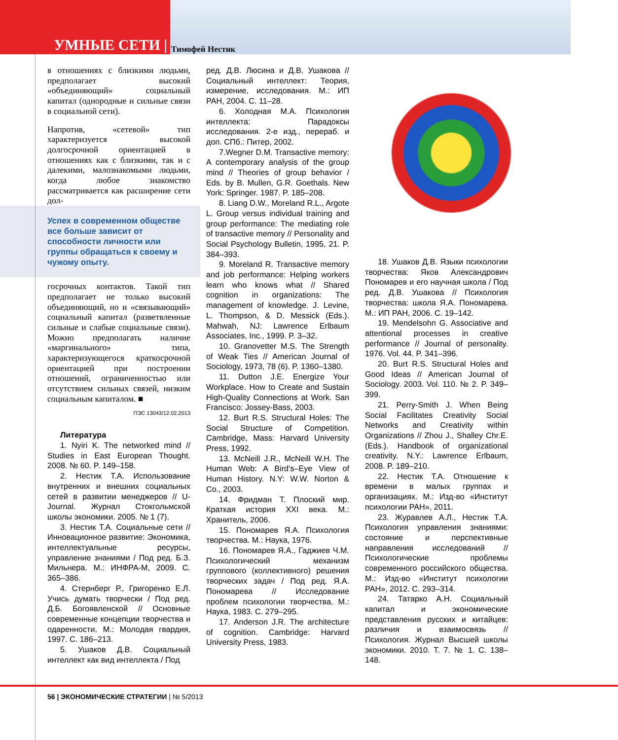УМНЫЕ СЕТИ |
Тимофей Нестик
в отношениях с близкими людьми, предполагает высокий «объединяющий» социальный капитал (однородные и сильные связи в социальной сети).
Напротив, «сетевой» тип характеризуется высокой долгосрочной ориентацией в отношениях как с близкими, так и с далекими, малознакомыми людьми, когда любое знакомство рассматривается как расширение сети дол-
Успех в современном обществе все больше зависит от способности личности или группы обращаться к своему и чужому опыту.
госрочных контактов. Такой тип предполагает не только высокий объединяющий, но и «связывающий» социальный капитал (разветвленные сильные и слабые социальные связи). Можно предполагать наличие «маргинального» типа, характеризующегося краткосрочной ориентацией при построении отношений, ограниченностью или отсутствием сильных связей, низким социальным капиталом. ■
ПЭС 13043/12.02.2013
Литература
1. Nyiri K. The networked mind // Studies in East European Thought. 2008. № 60. P. 149–158.
2. Нестик Т.А. Использование внутренних и внешних социальных сетей в развитии менеджеров // U-Journal. Журнал Стокгольмской школы экономики. 2005. № 1 (7).
3. Нестик Т.А. Социальные сети // Инновационное развитие: Экономика, интеллектуальные ресурсы, управление знаниями / Под ред. Б.З. Мильнера. М.: ИНФРА-М, 2009. С. 365–386.
4. Стернберг Р., Григоренко Е.Л. Учись думать творчески / Под ред. Д.Б. Богоявленской // Основные современные концепции творчества и одаренности. М.: Молодая гвардия, 1997. С. 186–213.
5. Ушаков Д.В. Социальный интеллект как вид интеллекта / Под
ред. Д.В. Люсина и Д.В. Ушакова // Социальный интеллект: Теория, измерение, исследования. М.: ИП РАН, 2004. С. 11–28.
6. Холодная М.А. Психология интеллекта: Парадоксы исследования. 2-е изд., перераб. и доп. СПб.: Питер, 2002.
7.Wegner D.M. Transactive memory: A contemporary analysis of the group mind // Theories of group behavior / Eds. by B. Mullen, G.R. Goethals. New York: Springer. 1987. P. 185–208.
8. Liang D.W., Moreland R.L., Argote L. Group versus individual training and group performance: The mediating role of transactive memory // Personality and Social Psychology Bulletin, 1995, 21. P. 384–393.
9. Moreland R. Transactive memory and job performance: Helping workers learn who knows what // Shared cognition in organizations: The management of knowledge. J. Levine, L. Thompson, & D. Messick (Eds.). Mahwah, NJ: Lawrence Erlbaum Associates, Inc., 1999. P. 3–32.
10. Granovetter M.S. The Strength of Weak Ties // American Journal of Sociology, 1973, 78 (6). P. 1360–1380.
11. Dutton J.E. Energize Your Workplace. How to Create and Sustain High-Quality Connections at Work. San Francisco: Jossey-Bass, 2003.
12. Burt R.S. Structural Holes: The Social Structure of Competition. Cambridge, Mass: Harvard University Press, 1992.
13. McNeill J.R., McNeill W.H. The Human Web: A Bird’s–Eye View of Human History. N.Y: W.W. Norton & Co., 2003.
14. Фридман Т. Плоский мир. Краткая история XXI века. М.: Хранитель, 2006.
15. Пономарев Я.А. Психология творчества. М.: Наука, 1976.
16. Пономарев Я.А., Гаджиев Ч.М. Психологический механизм группового (коллективного) решения творческих задач / Под ред. Я.А. Пономарева // Исследование проблем психологии творчества. М.: Наука, 1983. С. 279–295.
17. Anderson J.R. The architecture of cognition. Cambridge: Harvard University Press, 1983.
18. Ушаков Д.В. Языки психологии творчества: Яков Александрович Пономарев и его научная школа / Под ред. Д.В. Ушакова // Психология творчества: школа Я.А. Пономарева. М.: ИП РАН, 2006. С. 19–142.
19. Mendelsohn G. Associative and attentional processes in creative performance // Journal of personality. 1976. Vol. 44. P. 341–396.
20. Burt R.S. Structural Holes and Good Ideas // American Journal of Sociology. 2003. Vol. 110. № 2. P. 349–399.
21. Perry-Smith J. When Being Social Facilitates Creativity Social Networks and Creativity within Organizations // Zhou J., Shalley Chr.E. (Eds.). Handbook of organizational creativity. N.Y.: Lawrence Erlbaum, 2008. P. 189–210.
22. Нестик Т.А. Отношение к времени в малых группах и организациях. М.: Изд-во «Институт психологии РАН», 2011.
23. Журавлев А.Л., Нестик Т.А. Психология управления знаниями: состояние и перспективные направления исследований // Психологические проблемы современного российского общества. М.: Изд-во «Институт психологии РАН», 2012. С. 293–314.
24. Татарко А.Н. Социальный капитал и экономические представления русских и китайцев: различия и взаимосвязь // Психология. Журнал Высшей школы экономики. 2010. Т. 7. № 1. С. 138–148.
56 | ЭКОНОМИЧЕСКИЕ СТРАТЕГИИ | № 5/2013